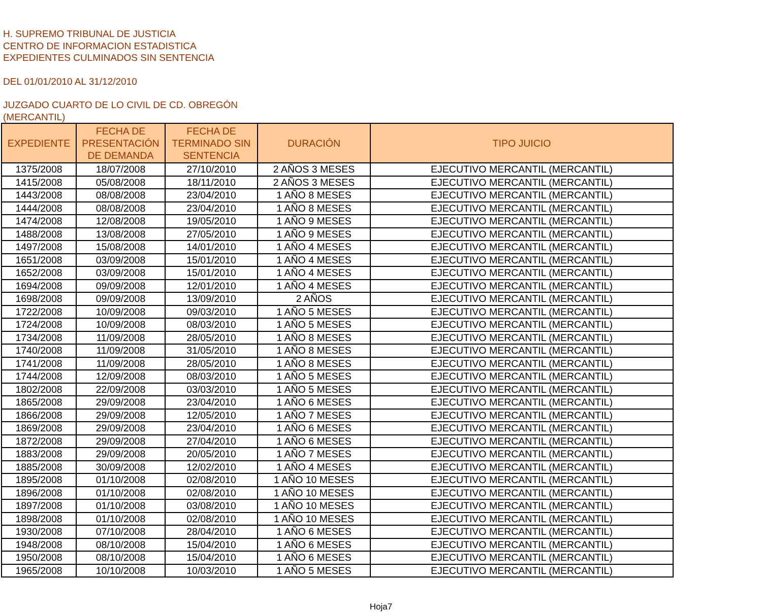H. SUPREMO TRIBUNAL DE JUSTICIA
CENTRO DE INFORMACION ESTADISTICA
EXPEDIENTES CULMINADOS SIN SENTENCIA
DEL 01/01/2010 AL 31/12/2010
JUZGADO CUARTO DE LO CIVIL DE CD. OBREGÓN
(MERCANTIL)
| EXPEDIENTE | FECHA DE PRESENTACIÓN DE DEMANDA | FECHA DE TERMINADO SIN SENTENCIA | DURACIÓN | TIPO JUICIO |
| --- | --- | --- | --- | --- |
| 1375/2008 | 18/07/2008 | 27/10/2010 | 2 AÑOS 3 MESES | EJECUTIVO MERCANTIL (MERCANTIL) |
| 1415/2008 | 05/08/2008 | 18/11/2010 | 2 AÑOS 3 MESES | EJECUTIVO MERCANTIL (MERCANTIL) |
| 1443/2008 | 08/08/2008 | 23/04/2010 | 1 AÑO 8 MESES | EJECUTIVO MERCANTIL (MERCANTIL) |
| 1444/2008 | 08/08/2008 | 23/04/2010 | 1 AÑO 8 MESES | EJECUTIVO MERCANTIL (MERCANTIL) |
| 1474/2008 | 12/08/2008 | 19/05/2010 | 1 AÑO 9 MESES | EJECUTIVO MERCANTIL (MERCANTIL) |
| 1488/2008 | 13/08/2008 | 27/05/2010 | 1 AÑO 9 MESES | EJECUTIVO MERCANTIL (MERCANTIL) |
| 1497/2008 | 15/08/2008 | 14/01/2010 | 1 AÑO 4 MESES | EJECUTIVO MERCANTIL (MERCANTIL) |
| 1651/2008 | 03/09/2008 | 15/01/2010 | 1 AÑO 4 MESES | EJECUTIVO MERCANTIL (MERCANTIL) |
| 1652/2008 | 03/09/2008 | 15/01/2010 | 1 AÑO 4 MESES | EJECUTIVO MERCANTIL (MERCANTIL) |
| 1694/2008 | 09/09/2008 | 12/01/2010 | 1 AÑO 4 MESES | EJECUTIVO MERCANTIL (MERCANTIL) |
| 1698/2008 | 09/09/2008 | 13/09/2010 | 2 AÑOS | EJECUTIVO MERCANTIL (MERCANTIL) |
| 1722/2008 | 10/09/2008 | 09/03/2010 | 1 AÑO 5 MESES | EJECUTIVO MERCANTIL (MERCANTIL) |
| 1724/2008 | 10/09/2008 | 08/03/2010 | 1 AÑO 5 MESES | EJECUTIVO MERCANTIL (MERCANTIL) |
| 1734/2008 | 11/09/2008 | 28/05/2010 | 1 AÑO 8 MESES | EJECUTIVO MERCANTIL (MERCANTIL) |
| 1740/2008 | 11/09/2008 | 31/05/2010 | 1 AÑO 8 MESES | EJECUTIVO MERCANTIL (MERCANTIL) |
| 1741/2008 | 11/09/2008 | 28/05/2010 | 1 AÑO 8 MESES | EJECUTIVO MERCANTIL (MERCANTIL) |
| 1744/2008 | 12/09/2008 | 08/03/2010 | 1 AÑO 5 MESES | EJECUTIVO MERCANTIL (MERCANTIL) |
| 1802/2008 | 22/09/2008 | 03/03/2010 | 1 AÑO 5 MESES | EJECUTIVO MERCANTIL (MERCANTIL) |
| 1865/2008 | 29/09/2008 | 23/04/2010 | 1 AÑO 6 MESES | EJECUTIVO MERCANTIL (MERCANTIL) |
| 1866/2008 | 29/09/2008 | 12/05/2010 | 1 AÑO 7 MESES | EJECUTIVO MERCANTIL (MERCANTIL) |
| 1869/2008 | 29/09/2008 | 23/04/2010 | 1 AÑO 6 MESES | EJECUTIVO MERCANTIL (MERCANTIL) |
| 1872/2008 | 29/09/2008 | 27/04/2010 | 1 AÑO 6 MESES | EJECUTIVO MERCANTIL (MERCANTIL) |
| 1883/2008 | 29/09/2008 | 20/05/2010 | 1 AÑO 7 MESES | EJECUTIVO MERCANTIL (MERCANTIL) |
| 1885/2008 | 30/09/2008 | 12/02/2010 | 1 AÑO 4 MESES | EJECUTIVO MERCANTIL (MERCANTIL) |
| 1895/2008 | 01/10/2008 | 02/08/2010 | 1 AÑO 10 MESES | EJECUTIVO MERCANTIL (MERCANTIL) |
| 1896/2008 | 01/10/2008 | 02/08/2010 | 1 AÑO 10 MESES | EJECUTIVO MERCANTIL (MERCANTIL) |
| 1897/2008 | 01/10/2008 | 03/08/2010 | 1 AÑO 10 MESES | EJECUTIVO MERCANTIL (MERCANTIL) |
| 1898/2008 | 01/10/2008 | 02/08/2010 | 1 AÑO 10 MESES | EJECUTIVO MERCANTIL (MERCANTIL) |
| 1930/2008 | 07/10/2008 | 28/04/2010 | 1 AÑO 6 MESES | EJECUTIVO MERCANTIL (MERCANTIL) |
| 1948/2008 | 08/10/2008 | 15/04/2010 | 1 AÑO 6 MESES | EJECUTIVO MERCANTIL (MERCANTIL) |
| 1950/2008 | 08/10/2008 | 15/04/2010 | 1 AÑO 6 MESES | EJECUTIVO MERCANTIL (MERCANTIL) |
| 1965/2008 | 10/10/2008 | 10/03/2010 | 1 AÑO 5 MESES | EJECUTIVO MERCANTIL (MERCANTIL) |
Hoja7